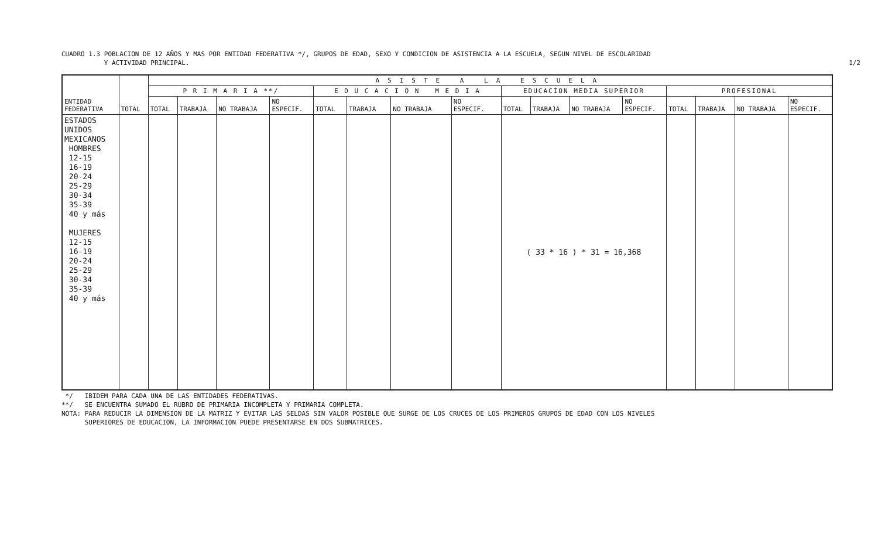CUADRO 1.3 POBLACION DE 12 AÑOS Y MAS POR ENTIDAD FEDERATIVA */, GRUPOS DE EDAD, SEXO Y CONDICION DE ASISTENCIA A LA ESCUELA, SEGUN NIVEL DE ESCOLARIDAD
Y ACTIVIDAD PRINCIPAL.
1/2
| ENTIDAD FEDERATIVA | TOTAL | ASISTE A LA ESCUELA | | | | | | | | | | | | | | | |
| --- | --- | --- | --- | --- | --- | --- | --- | --- | --- | --- | --- | --- | --- | --- | --- | --- | --- |
| | | P R I M A R I A **/ | | | | E D U C A C I O N M E D I A | | | | EDUCACION MEDIA SUPERIOR | | | | PROFESIONAL | | | |
| | | TOTAL | TRABAJA | NO TRABAJA | NO ESPECIF. | TOTAL | TRABAJA | NO TRABAJA | NO ESPECIF. | TOTAL | TRABAJA | NO TRABAJA | NO ESPECIF. | TOTAL | TRABAJA | NO TRABAJA | NO ESPECIF. |
| ESTADOS UNIDOS MEXICANOS HOMBRES 12-15 16-19 20-24 25-29 30-34 35-39 40 y más MUJERES 12-15 16-19 20-24 25-29 30-34 35-39 40 y más | | | | | | | | | | ( 33 * 16 ) * 31 = 16,368 | | | | | | | |
*/ IBIDEM PARA CADA UNA DE LAS ENTIDADES FEDERATIVAS.
**/ SE ENCUENTRA SUMADO EL RUBRO DE PRIMARIA INCOMPLETA Y PRIMARIA COMPLETA.
NOTA: PARA REDUCIR LA DIMENSION DE LA MATRIZ Y EVITAR LAS SELDAS SIN VALOR POSIBLE QUE SURGE DE LOS CRUCES DE LOS PRIMEROS GRUPOS DE EDAD CON LOS NIVELES
SUPERIORES DE EDUCACION, LA INFORMACION PUEDE PRESENTARSE EN DOS SUBMATRICES.